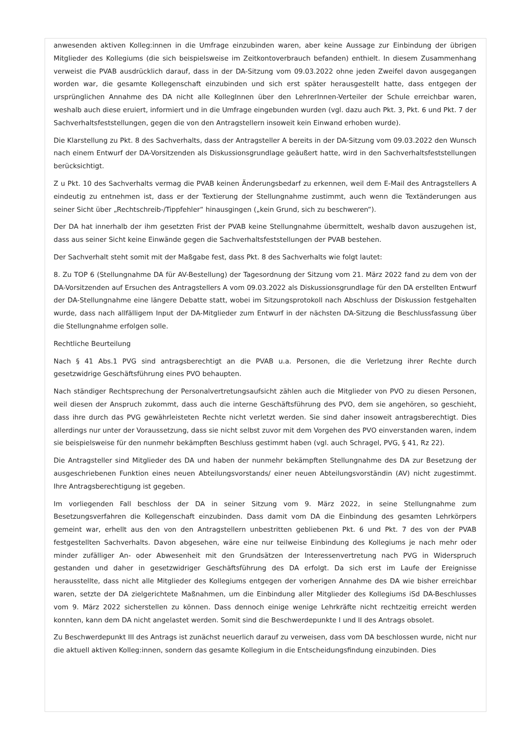anwesenden aktiven Kolleg:innen in die Umfrage einzubinden waren, aber keine Aussage zur Einbindung der übrigen Mitglieder des Kollegiums (die sich beispielsweise im Zeitkontoverbrauch befanden) enthielt. In diesem Zusammenhang verweist die PVAB ausdrücklich darauf, dass in der DA-Sitzung vom 09.03.2022 ohne jeden Zweifel davon ausgegangen worden war, die gesamte Kollegenschaft einzubinden und sich erst später herausgestellt hatte, dass entgegen der ursprünglichen Annahme des DA nicht alle KollegInnen über den LehrerInnen-Verteiler der Schule erreichbar waren, weshalb auch diese eruiert, informiert und in die Umfrage eingebunden wurden (vgl. dazu auch Pkt. 3, Pkt. 6 und Pkt. 7 der Sachverhaltsfeststellungen, gegen die von den Antragstellern insoweit kein Einwand erhoben wurde).
Die Klarstellung zu Pkt. 8 des Sachverhalts, dass der Antragsteller A bereits in der DA-Sitzung vom 09.03.2022 den Wunsch nach einem Entwurf der DA-Vorsitzenden als Diskussionsgrundlage geäußert hatte, wird in den Sachverhaltsfeststellungen berücksichtigt.
Z u Pkt. 10 des Sachverhalts vermag die PVAB keinen Änderungsbedarf zu erkennen, weil dem E-Mail des Antragstellers A eindeutig zu entnehmen ist, dass er der Textierung der Stellungnahme zustimmt, auch wenn die Textänderungen aus seiner Sicht über „Rechtschreib-/Tippfehler“ hinausgingen („kein Grund, sich zu beschweren“).
Der DA hat innerhalb der ihm gesetzten Frist der PVAB keine Stellungnahme übermittelt, weshalb davon auszugehen ist, dass aus seiner Sicht keine Einwände gegen die Sachverhaltsfeststellungen der PVAB bestehen.
Der Sachverhalt steht somit mit der Maßgabe fest, dass Pkt. 8 des Sachverhalts wie folgt lautet:
8. Zu TOP 6 (Stellungnahme DA für AV-Bestellung) der Tagesordnung der Sitzung vom 21. März 2022 fand zu dem von der DA-Vorsitzenden auf Ersuchen des Antragstellers A vom 09.03.2022 als Diskussionsgrundlage für den DA erstellten Entwurf der DA-Stellungnahme eine längere Debatte statt, wobei im Sitzungsprotokoll nach Abschluss der Diskussion festgehalten wurde, dass nach allfälligem Input der DA-Mitglieder zum Entwurf in der nächsten DA-Sitzung die Beschlussfassung über die Stellungnahme erfolgen solle.
Rechtliche Beurteilung
Nach § 41 Abs.1 PVG sind antragsberechtigt an die PVAB u.a. Personen, die die Verletzung ihrer Rechte durch gesetzwidrige Geschäftsführung eines PVO behaupten.
Nach ständiger Rechtsprechung der Personalvertretungsaufsicht zählen auch die Mitglieder von PVO zu diesen Personen, weil diesen der Anspruch zukommt, dass auch die interne Geschäftsführung des PVO, dem sie angehören, so geschieht, dass ihre durch das PVG gewährleisteten Rechte nicht verletzt werden. Sie sind daher insoweit antragsberechtigt. Dies allerdings nur unter der Voraussetzung, dass sie nicht selbst zuvor mit dem Vorgehen des PVO einverstanden waren, indem sie beispielsweise für den nunmehr bekämpften Beschluss gestimmt haben (vgl. auch Schragel, PVG, § 41, Rz 22).
Die Antragsteller sind Mitglieder des DA und haben der nunmehr bekämpften Stellungnahme des DA zur Besetzung der ausgeschriebenen Funktion eines neuen Abteilungsvorstands/ einer neuen Abteilungsvorständin (AV) nicht zugestimmt. Ihre Antragsberechtigung ist gegeben.
Im vorliegenden Fall beschloss der DA in seiner Sitzung vom 9. März 2022, in seine Stellungnahme zum Besetzungsverfahren die Kollegenschaft einzubinden. Dass damit vom DA die Einbindung des gesamten Lehrkörpers gemeint war, erhellt aus den von den Antragstellern unbestritten gebliebenen Pkt. 6 und Pkt. 7 des von der PVAB festgestellten Sachverhalts. Davon abgesehen, wäre eine nur teilweise Einbindung des Kollegiums je nach mehr oder minder zufälliger An- oder Abwesenheit mit den Grundsätzen der Interessenvertretung nach PVG in Widerspruch gestanden und daher in gesetzwidriger Geschäftsführung des DA erfolgt. Da sich erst im Laufe der Ereignisse herausstellte, dass nicht alle Mitglieder des Kollegiums entgegen der vorherigen Annahme des DA wie bisher erreichbar waren, setzte der DA zielgerichtete Maßnahmen, um die Einbindung aller Mitglieder des Kollegiums iSd DA-Beschlusses vom 9. März 2022 sicherstellen zu können. Dass dennoch einige wenige Lehrkräfte nicht rechtzeitig erreicht werden konnten, kann dem DA nicht angelastet werden. Somit sind die Beschwerdepunkte I und II des Antrags obsolet.
Zu Beschwerdepunkt III des Antrags ist zunächst neuerlich darauf zu verweisen, dass vom DA beschlossen wurde, nicht nur die aktuell aktiven Kolleg:innen, sondern das gesamte Kollegium in die Entscheidungsfindung einzubinden. Dies